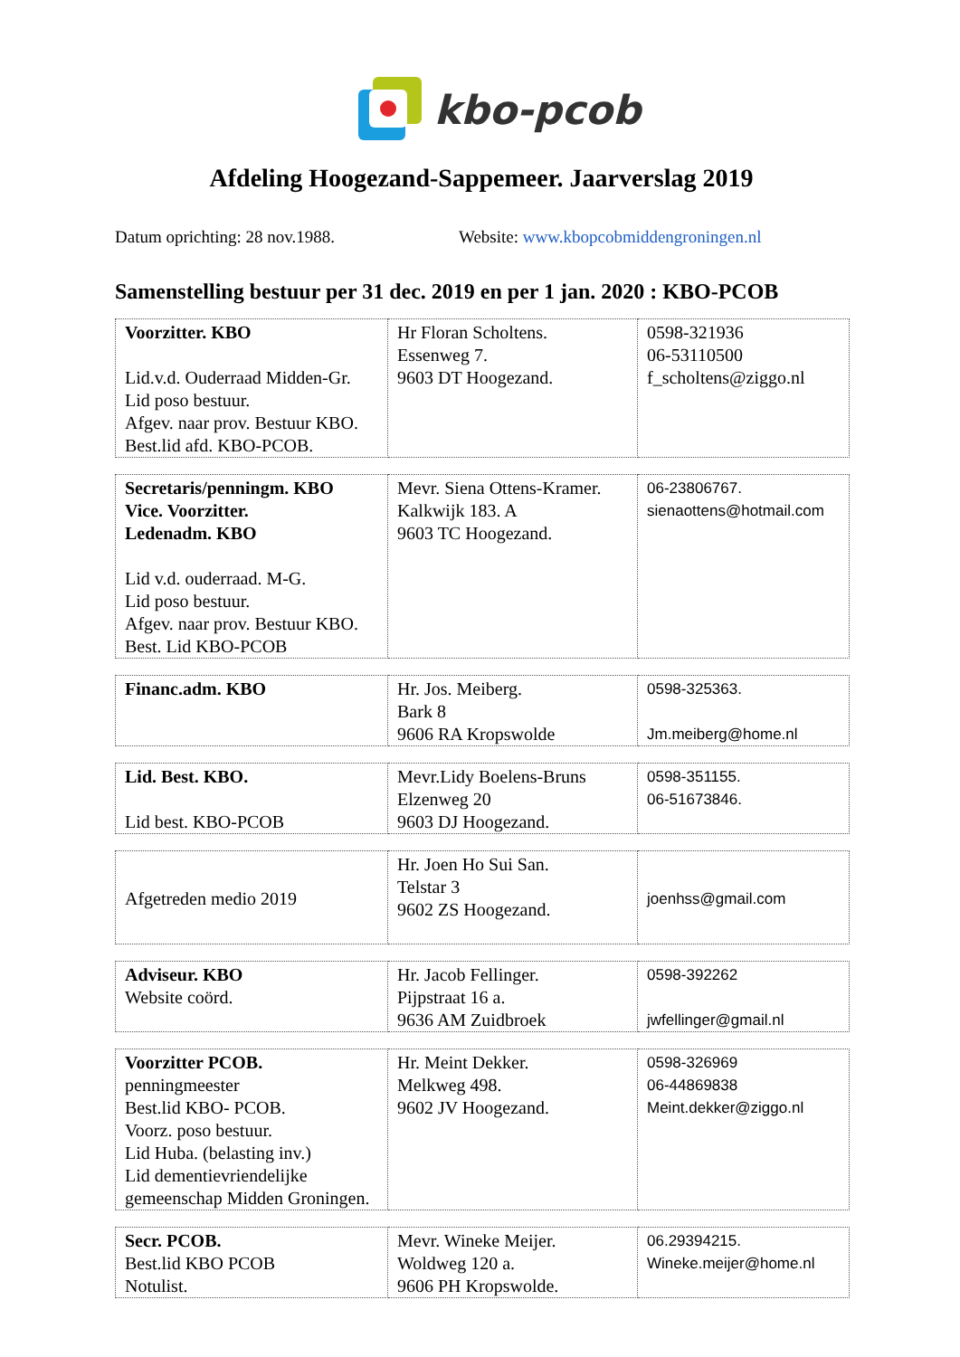kbo-pcob
Afdeling Hoogezand-Sappemeer. Jaarverslag 2019
Datum oprichting: 28 nov.1988. Website: www.kbopcobmiddengroningen.nl
Samenstelling bestuur per 31 dec. 2019 en per 1 jan. 2020 : KBO-PCOB
| Voorzitter. KBO Lid.v.d. Ouderraad Midden-Gr. Lid poso bestuur. Afgev. naar prov. Bestuur KBO. Best.lid afd. KBO-PCOB. | Hr Floran Scholtens. Essenweg 7. 9603 DT Hoogezand. | 0598-321936 06-53110500 f_scholtens@ziggo.nl |
| Secretaris/penningm. KBO Vice. Voorzitter. Ledenadm. KBO Lid v.d. ouderraad. M-G. Lid poso bestuur. Afgev. naar prov. Bestuur KBO. Best. Lid KBO-PCOB | Mevr. Siena Ottens-Kramer. Kalkwijk 183. A 9603 TC Hoogezand. | 06-23806767. sienaottens@hotmail.com |
| Financ.adm. KBO | Hr. Jos. Meiberg. Bark 8 9606 RA Kropswolde | 0598-325363. Jm.meiberg@home.nl |
| Lid. Best. KBO. Lid best. KBO-PCOB | Mevr.Lidy Boelens-Bruns Elzenweg 20 9603 DJ Hoogezand. | 0598-351155. 06-51673846. |
| Afgetreden medio 2019 | Hr. Joen Ho Sui San. Telstar 3 9602 ZS Hoogezand. | joenhss@gmail.com |
| Adviseur. KBO Website coörd. | Hr. Jacob Fellinger. Pijpstraat 16 a. 9636 AM Zuidbroek | 0598-392262 jwfellinger@gmail.nl |
| Voorzitter PCOB. penningmeester Best.lid KBO- PCOB. Voorz. poso bestuur. Lid Huba. (belasting inv.) Lid dementievriendelijke gemeenschap Midden Groningen. | Hr. Meint Dekker. Melkweg 498. 9602 JV Hoogezand. | 0598-326969 06-44869838 Meint.dekker@ziggo.nl |
| Secr. PCOB. Best.lid KBO PCOB Notulist. | Mevr. Wineke Meijer. Woldweg 120 a. 9606 PH Kropswolde. | 06.29394215. Wineke.meijer@home.nl |